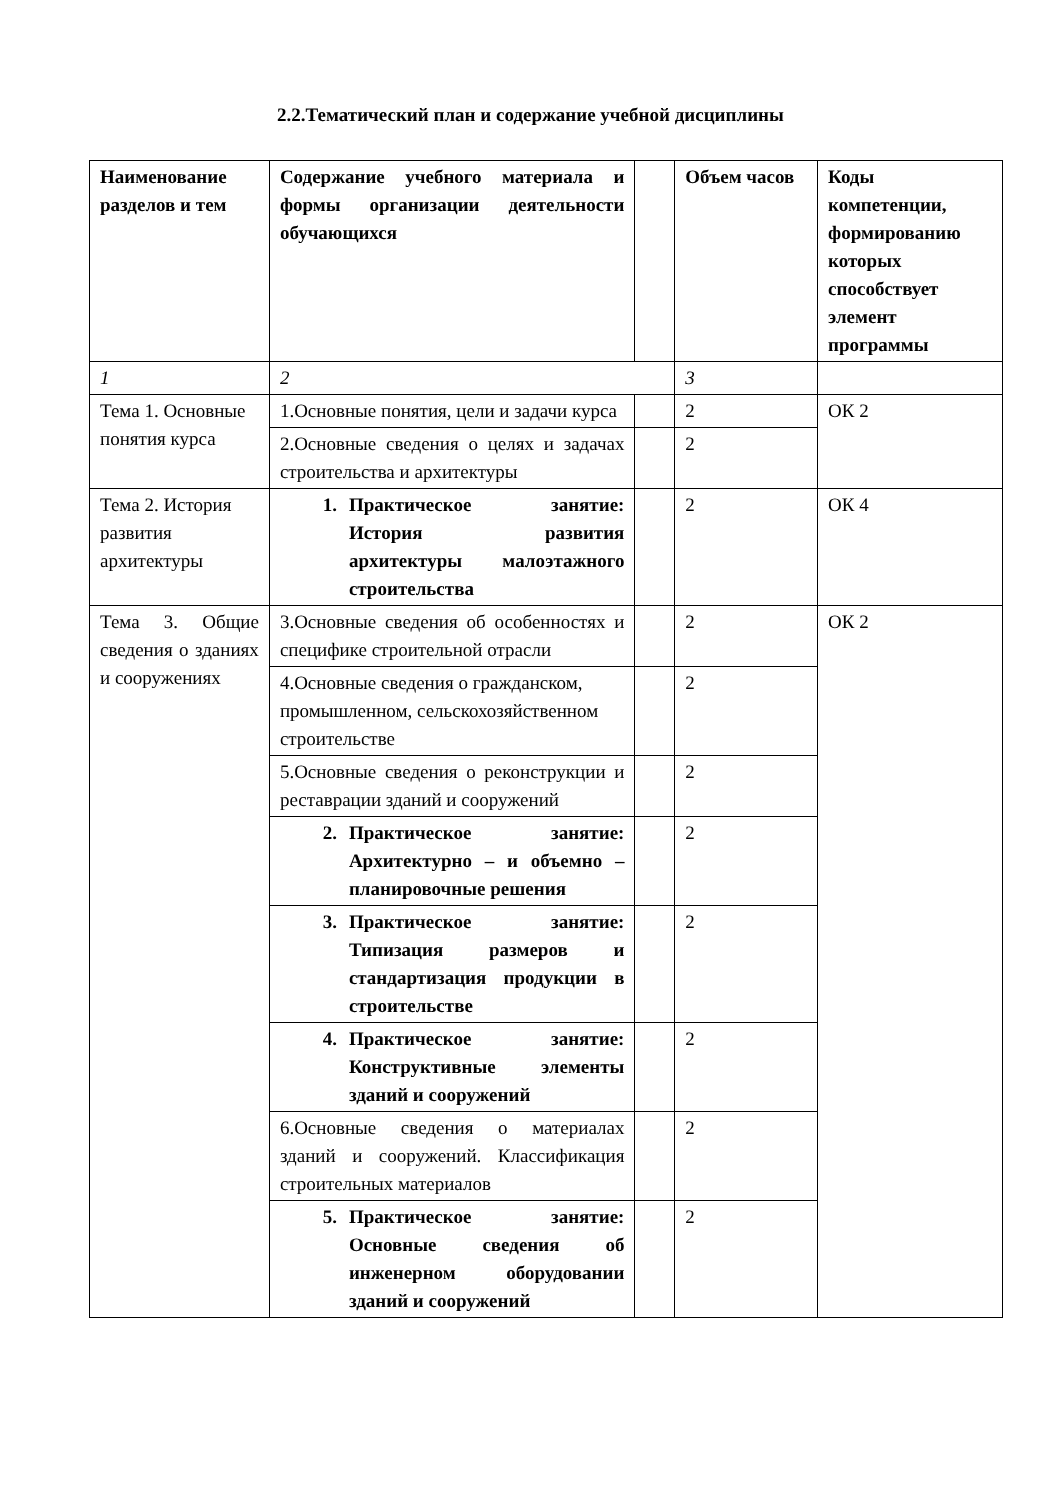2.2.Тематический план и содержание учебной дисциплины
| Наименование разделов и тем | Содержание учебного материала и формы организации деятельности обучающихся | | Объем часов | Коды компетенции, формированию которых способствует элемент программы |
| --- | --- | --- | --- | --- |
| 1 | 2 | | 3 | |
| Тема 1. Основные понятия курса | 1.Основные понятия, цели и задачи курса | | 2 | ОК 2 |
| | 2.Основные сведения о целях и задачах строительства и архитектуры | | 2 | |
| Тема 2. История развития архитектуры | 1. Практическое занятие: История развития архитектуры малоэтажного строительства | | 2 | ОК 4 |
| Тема 3. Общие сведения о зданиях и сооружениях | 3.Основные сведения об особенностях и специфике строительной отрасли | | 2 | ОК 2 |
| | 4.Основные сведения о гражданском, промышленном, сельскохозяйственном строительстве | | 2 | |
| | 5.Основные сведения о реконструкции и реставрации зданий и сооружений | | 2 | |
| | 2. Практическое занятие: Архитектурно – и объемно – планировочные решения | | 2 | |
| | 3. Практическое занятие: Типизация размеров и стандартизация продукции в строительстве | | 2 | |
| | 4. Практическое занятие: Конструктивные элементы зданий и сооружений | | 2 | |
| | 6.Основные сведения о материалах зданий и сооружений. Классификация строительных материалов | | 2 | |
| | 5. Практическое занятие: Основные сведения об инженерном оборудовании зданий и сооружений | | 2 | |